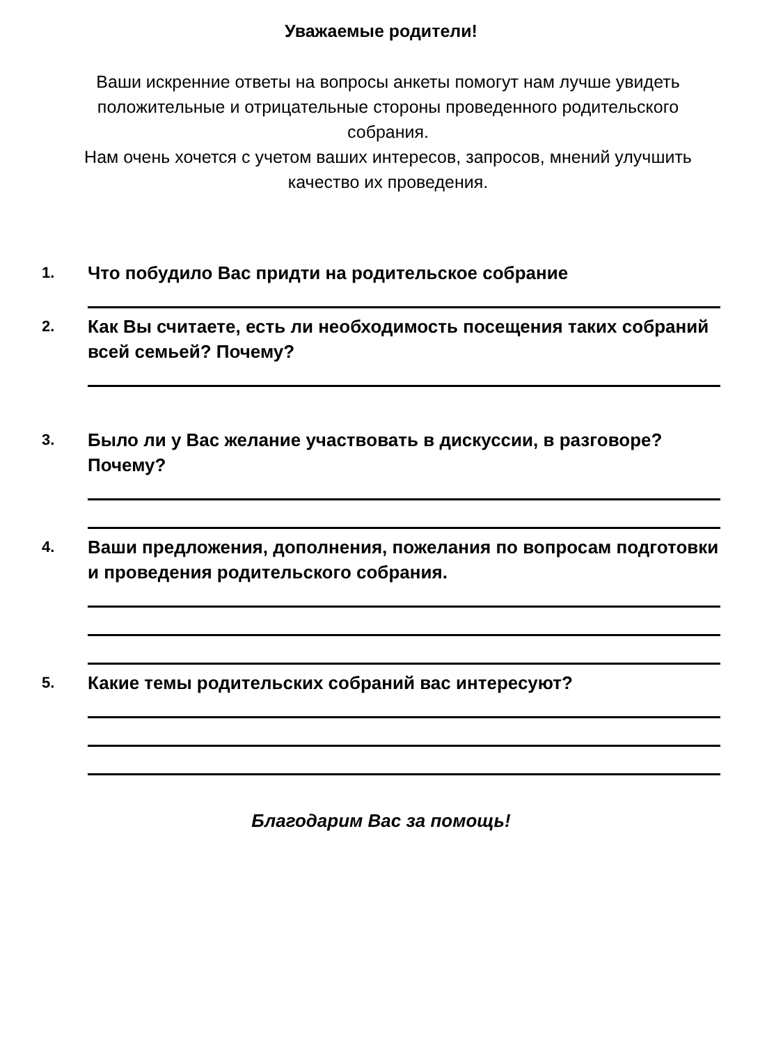Уважаемые родители!
Ваши искренние ответы на вопросы анкеты помогут нам лучше увидеть положительные и отрицательные стороны проведенного родительского собрания.
Нам очень хочется с учетом ваших интересов, запросов, мнений улучшить качество их проведения.
1. Что побудило Вас придти на родительское собрание
2. Как Вы считаете, есть ли необходимость посещения таких собраний всей семьей? Почему?
3. Было ли у Вас желание участвовать в дискуссии, в разговоре? Почему?
4. Ваши предложения, дополнения, пожелания по вопросам подготовки и проведения родительского собрания.
5. Какие темы родительских собраний вас интересуют?
Благодарим Вас за помощь!